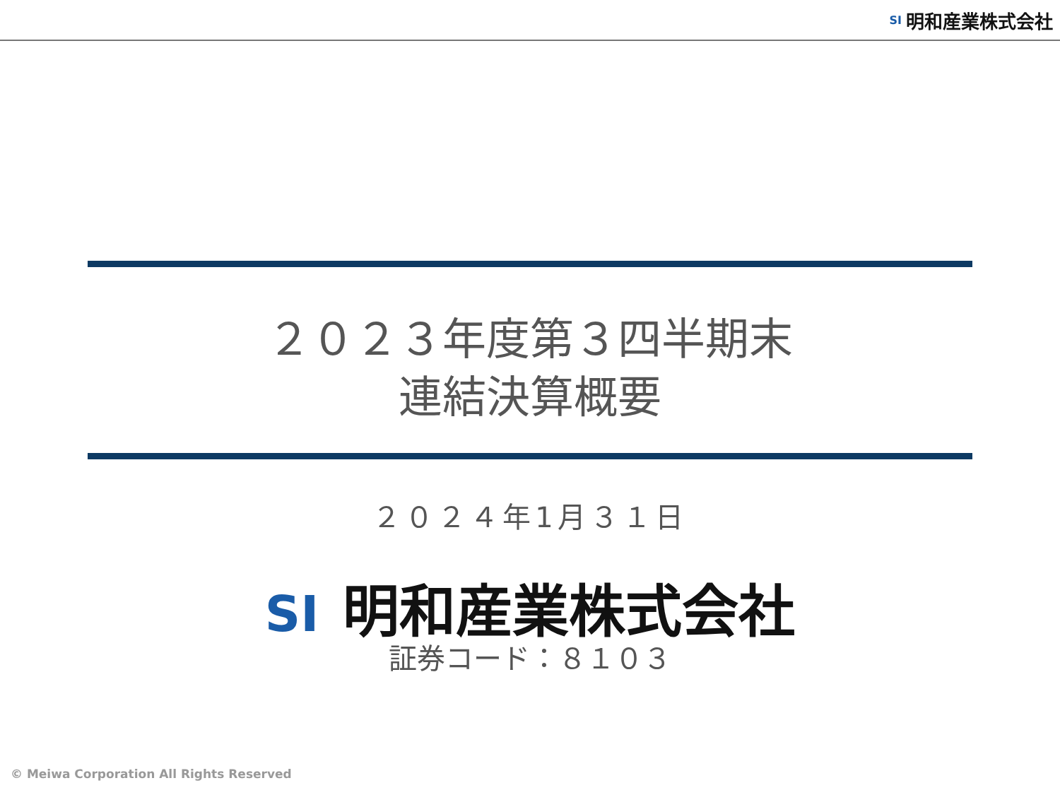SI 明和産業株式会社
２０２３年度第３四半期末
連結決算概要
２０２４年1月３１日
SI 明和産業株式会社
証券コード：８１０３
© Meiwa Corporation All Rights Reserved